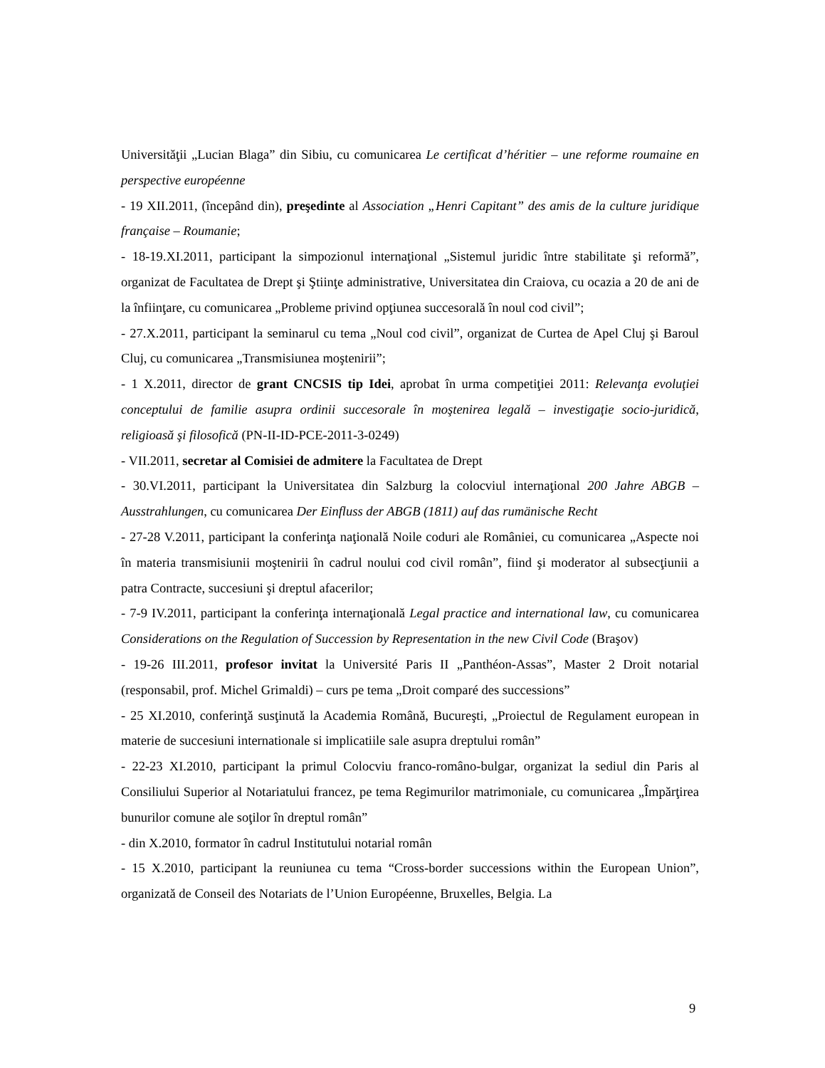Universităţii „Lucian Blaga” din Sibiu, cu comunicarea Le certificat d’héritier – une reforme roumaine en perspective européenne
- 19 XII.2011, (începând din), preşedinte al Association „Henri Capitant” des amis de la culture juridique française – Roumanie;
- 18-19.XI.2011, participant la simpozionul internaţional „Sistemul juridic între stabilitate şi reformă”, organizat de Facultatea de Drept şi Ştiinţe administrative, Universitatea din Craiova, cu ocazia a 20 de ani de la înfiinţare, cu comunicarea „Probleme privind opţiunea succesorală în noul cod civil”;
- 27.X.2011, participant la seminarul cu tema „Noul cod civil”, organizat de Curtea de Apel Cluj şi Baroul Cluj, cu comunicarea „Transmisiunea moştenirii”;
- 1 X.2011, director de grant CNCSIS tip Idei, aprobat în urma competiţiei 2011: Relevanţa evoluţiei conceptului de familie asupra ordinii succesorale în moştenirea legală – investigaţie socio-juridică, religioasă şi filosofică (PN-II-ID-PCE-2011-3-0249)
- VII.2011, secretar al Comisiei de admitere la Facultatea de Drept
- 30.VI.2011, participant la Universitatea din Salzburg la colocviul internaţional 200 Jahre ABGB – Ausstrahlungen, cu comunicarea Der Einfluss der ABGB (1811) auf das rumänische Recht
- 27-28 V.2011, participant la conferinţa naţională Noile coduri ale României, cu comunicarea „Aspecte noi în materia transmisiunii moştenirii în cadrul noului cod civil român”, fiind şi moderator al subsecţiunii a patra Contracte, succesiuni şi dreptul afacerilor;
- 7-9 IV.2011, participant la conferinţa internaţională Legal practice and international law, cu comunicarea Considerations on the Regulation of Succession by Representation in the new Civil Code (Braşov)
- 19-26 III.2011, profesor invitat la Université Paris II „Panthéon-Assas”, Master 2 Droit notarial (responsabil, prof. Michel Grimaldi) – curs pe tema „Droit comparé des successions”
- 25 XI.2010, conferinţă susţinută la Academia Română, Bucureşti, „Proiectul de Regulament european in materie de succesiuni internationale si implicatiile sale asupra dreptului român”
- 22-23 XI.2010, participant la primul Colocviu franco-româno-bulgar, organizat la sediul din Paris al Consiliului Superior al Notariatului francez, pe tema Regimurilor matrimoniale, cu comunicarea „Împărţirea bunurilor comune ale soţilor în dreptul român”
- din X.2010, formator în cadrul Institutului notarial român
- 15 X.2010, participant la reuniunea cu tema “Cross-border successions within the European Union”, organizată de Conseil des Notariats de l’Union Européenne, Bruxelles, Belgia. La
9